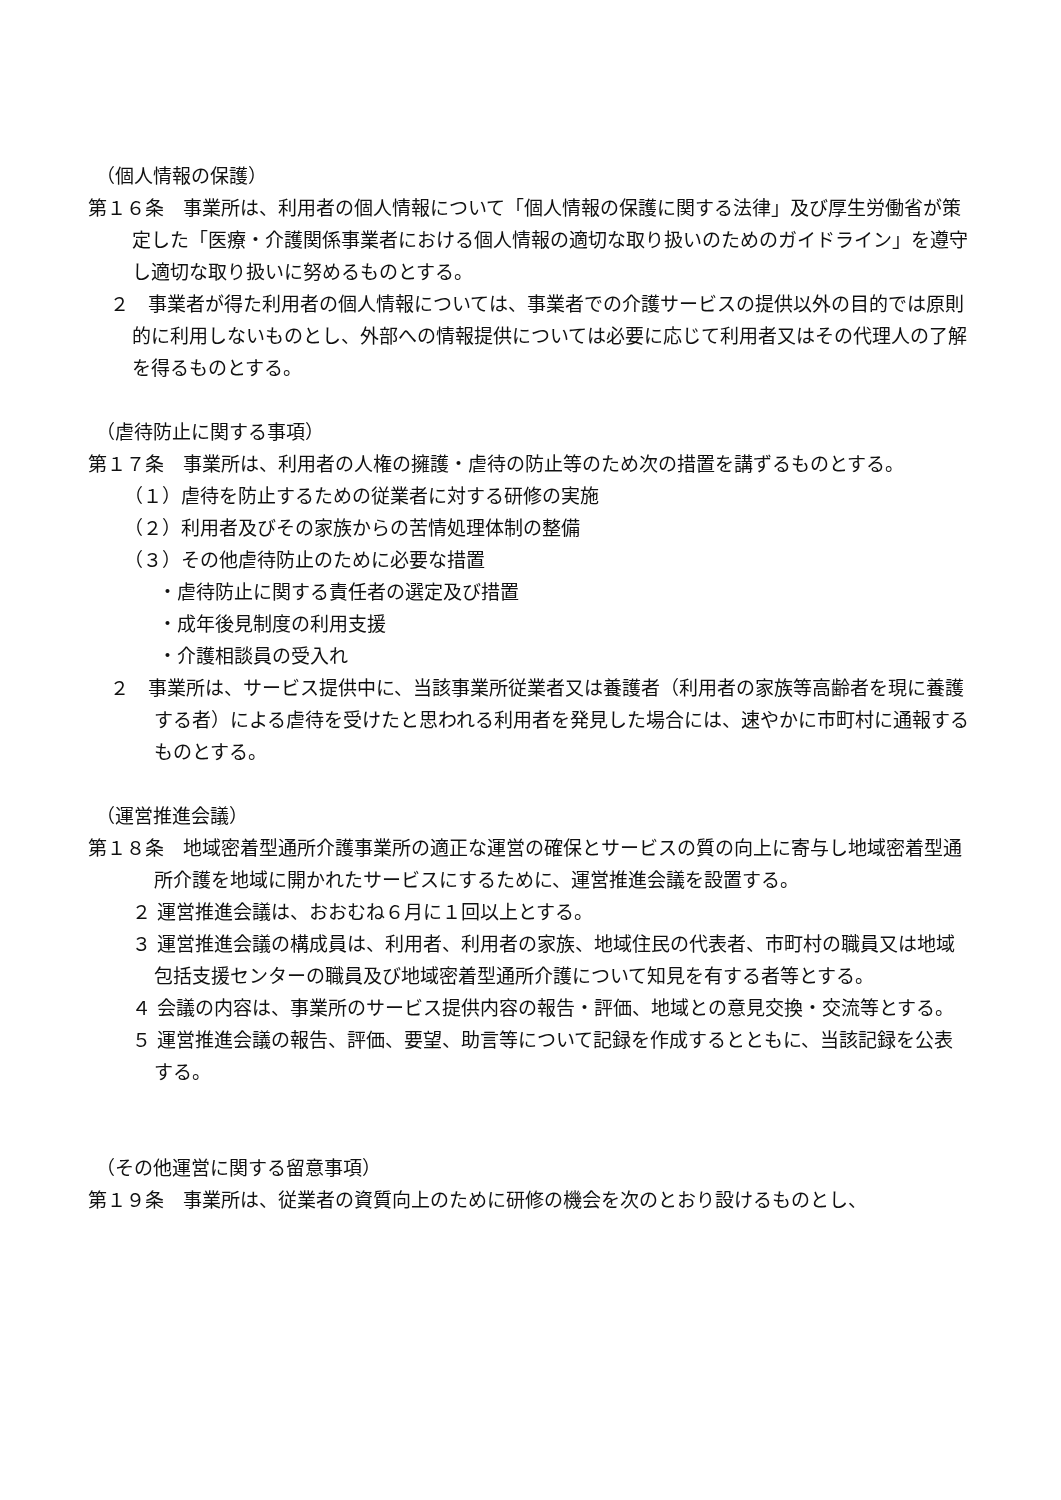（個人情報の保護）
第１６条　事業所は、利用者の個人情報について「個人情報の保護に関する法律」及び厚生労働省が策定した「医療・介護関係事業者における個人情報の適切な取り扱いのためのガイドライン」を遵守し適切な取り扱いに努めるものとする。
２　事業者が得た利用者の個人情報については、事業者での介護サービスの提供以外の目的では原則的に利用しないものとし、外部への情報提供については必要に応じて利用者又はその代理人の了解を得るものとする。
（虐待防止に関する事項）
第１７条　事業所は、利用者の人権の擁護・虐待の防止等のため次の措置を講ずるものとする。
（１）虐待を防止するための従業者に対する研修の実施
（２）利用者及びその家族からの苦情処理体制の整備
（３）その他虐待防止のために必要な措置
・虐待防止に関する責任者の選定及び措置
・成年後見制度の利用支援
・介護相談員の受入れ
２　事業所は、サービス提供中に、当該事業所従業者又は養護者（利用者の家族等高齢者を現に養護する者）による虐待を受けたと思われる利用者を発見した場合には、速やかに市町村に通報するものとする。
（運営推進会議）
第１８条　地域密着型通所介護事業所の適正な運営の確保とサービスの質の向上に寄与し地域密着型通所介護を地域に開かれたサービスにするために、運営推進会議を設置する。
２ 運営推進会議は、おおむね６月に１回以上とする。
３ 運営推進会議の構成員は、利用者、利用者の家族、地域住民の代表者、市町村の職員又は地域包括支援センターの職員及び地域密着型通所介護について知見を有する者等とする。
４ 会議の内容は、事業所のサービス提供内容の報告・評価、地域との意見交換・交流等とする。
５ 運営推進会議の報告、評価、要望、助言等について記録を作成するとともに、当該記録を公表する。
（その他運営に関する留意事項）
第１９条　事業所は、従業者の資質向上のために研修の機会を次のとおり設けるものとし、